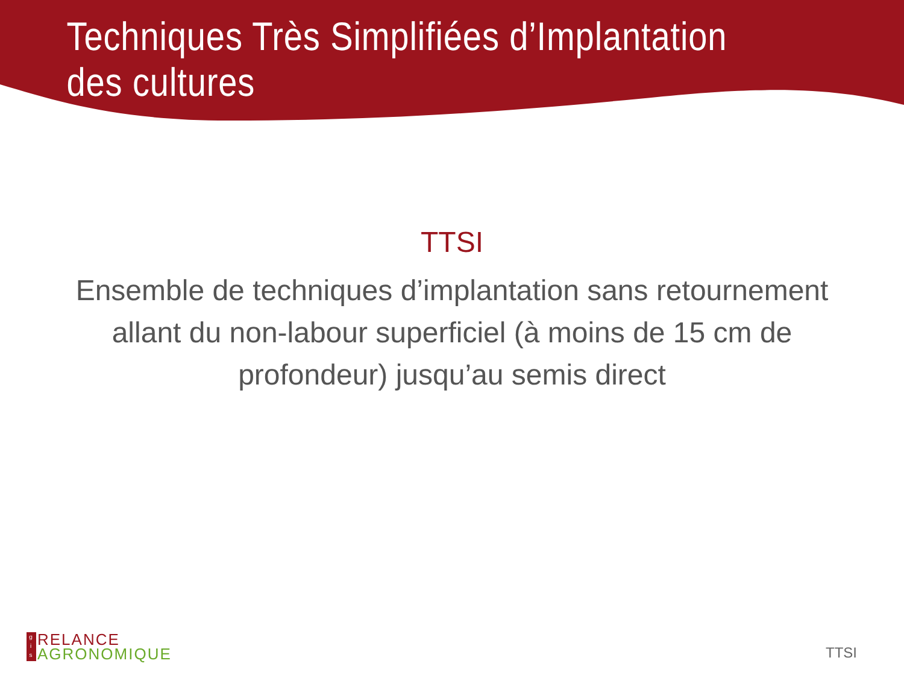Techniques Très Simplifiées d’Implantation des cultures
TTSI
Ensemble de techniques d’implantation sans retournement allant du non-labour superficiel (à moins de 15 cm de profondeur) jusqu’au semis direct
g
i
s
RELANCE
AGRONOMIQUE
TTSI